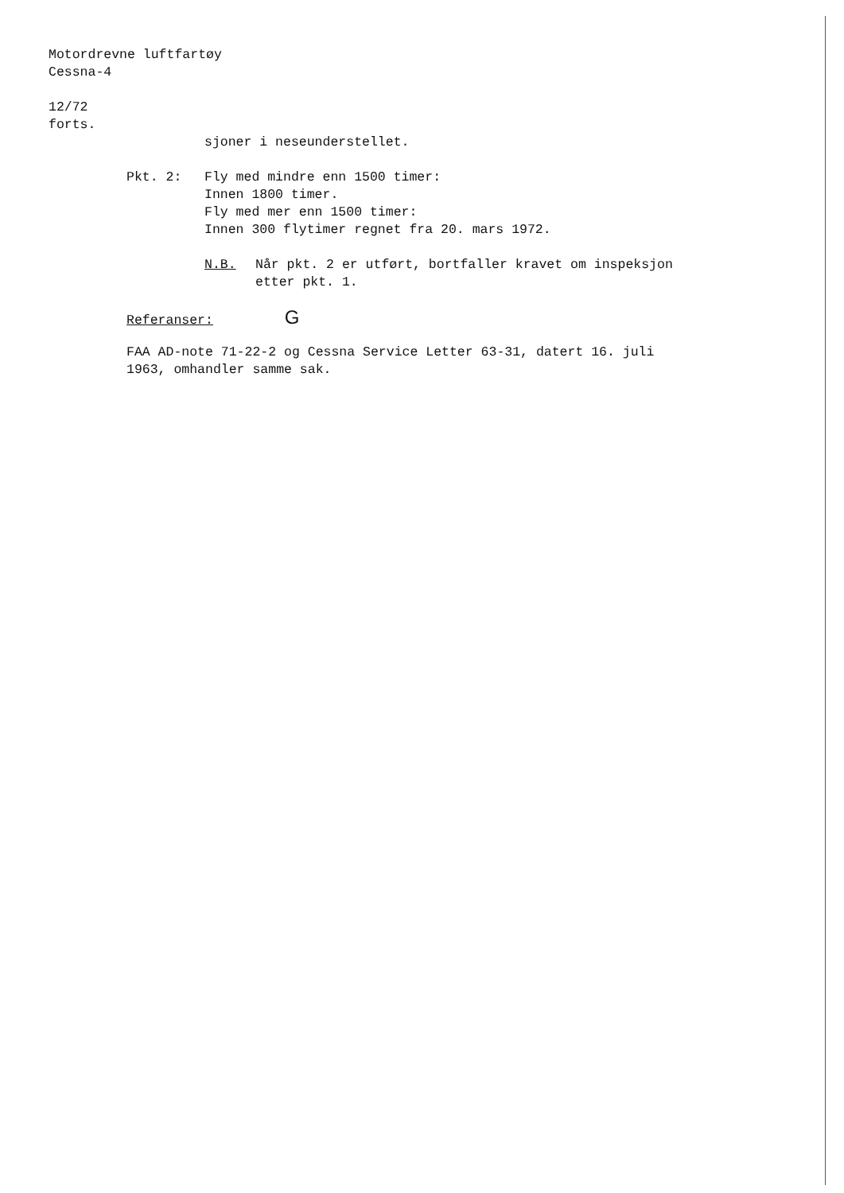Motordrevne luftfartøy
Cessna-4
12/72
forts.
sjoner i neseunderstellet.
Pkt. 2: Fly med mindre enn 1500 timer:
Innen 1800 timer.
Fly med mer enn 1500 timer:
Innen 300 flytimer regnet fra 20. mars 1972.
N.B. Når pkt. 2 er utført, bortfaller kravet om inspeksjon
etter pkt. 1.
Referanser: G
FAA AD-note 71-22-2 og Cessna Service Letter 63-31, datert 16. juli
1963, omhandler samme sak.